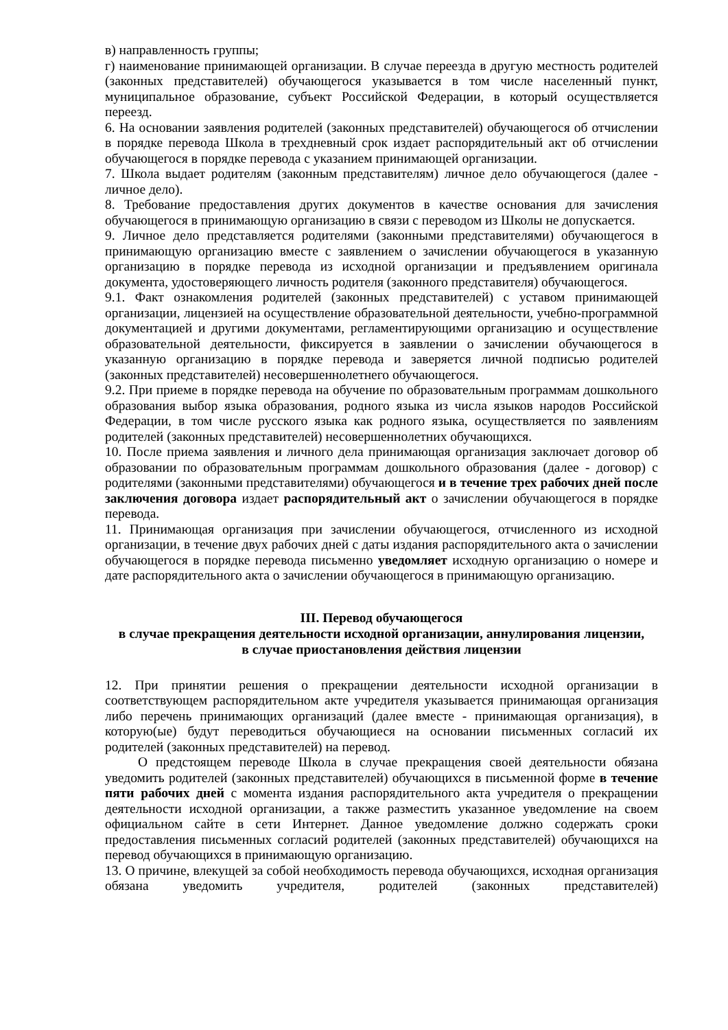в) направленность группы;
г) наименование принимающей организации. В случае переезда в другую местность родителей (законных представителей) обучающегося указывается в том числе населенный пункт, муниципальное образование, субъект Российской Федерации, в который осуществляется переезд.
6. На основании заявления родителей (законных представителей) обучающегося об отчислении в порядке перевода Школа в трехдневный срок издает распорядительный акт об отчислении обучающегося в порядке перевода с указанием принимающей организации.
7. Школа выдает родителям (законным представителям) личное дело обучающегося (далее - личное дело).
8. Требование предоставления других документов в качестве основания для зачисления обучающегося в принимающую организацию в связи с переводом из Школы не допускается.
9. Личное дело представляется родителями (законными представителями) обучающегося в принимающую организацию вместе с заявлением о зачислении обучающегося в указанную организацию в порядке перевода из исходной организации и предъявлением оригинала документа, удостоверяющего личность родителя (законного представителя) обучающегося.
9.1. Факт ознакомления родителей (законных представителей) с уставом принимающей организации, лицензией на осуществление образовательной деятельности, учебно-программной документацией и другими документами, регламентирующими организацию и осуществление образовательной деятельности, фиксируется в заявлении о зачислении обучающегося в указанную организацию в порядке перевода и заверяется личной подписью родителей (законных представителей) несовершеннолетнего обучающегося.
9.2. При приеме в порядке перевода на обучение по образовательным программам дошкольного образования выбор языка образования, родного языка из числа языков народов Российской Федерации, в том числе русского языка как родного языка, осуществляется по заявлениям родителей (законных представителей) несовершеннолетних обучающихся.
10. После приема заявления и личного дела принимающая организация заключает договор об образовании по образовательным программам дошкольного образования (далее - договор) с родителями (законными представителями) обучающегося и в течение трех рабочих дней после заключения договора издает распорядительный акт о зачислении обучающегося в порядке перевода.
11. Принимающая организация при зачислении обучающегося, отчисленного из исходной организации, в течение двух рабочих дней с даты издания распорядительного акта о зачислении обучающегося в порядке перевода письменно уведомляет исходную организацию о номере и дате распорядительного акта о зачислении обучающегося в принимающую организацию.
III. Перевод обучающегося
в случае прекращения деятельности исходной организации, аннулирования лицензии,
в случае приостановления действия лицензии
12. При принятии решения о прекращении деятельности исходной организации в соответствующем распорядительном акте учредителя указывается принимающая организация либо перечень принимающих организаций (далее вместе - принимающая организация), в которую(ые) будут переводиться обучающиеся на основании письменных согласий их родителей (законных представителей) на перевод.
О предстоящем переводе Школа в случае прекращения своей деятельности обязана уведомить родителей (законных представителей) обучающихся в письменной форме в течение пяти рабочих дней с момента издания распорядительного акта учредителя о прекращении деятельности исходной организации, а также разместить указанное уведомление на своем официальном сайте в сети Интернет. Данное уведомление должно содержать сроки предоставления письменных согласий родителей (законных представителей) обучающихся на перевод обучающихся в принимающую организацию.
13. О причине, влекущей за собой необходимость перевода обучающихся, исходная организация обязана уведомить учредителя, родителей (законных представителей)